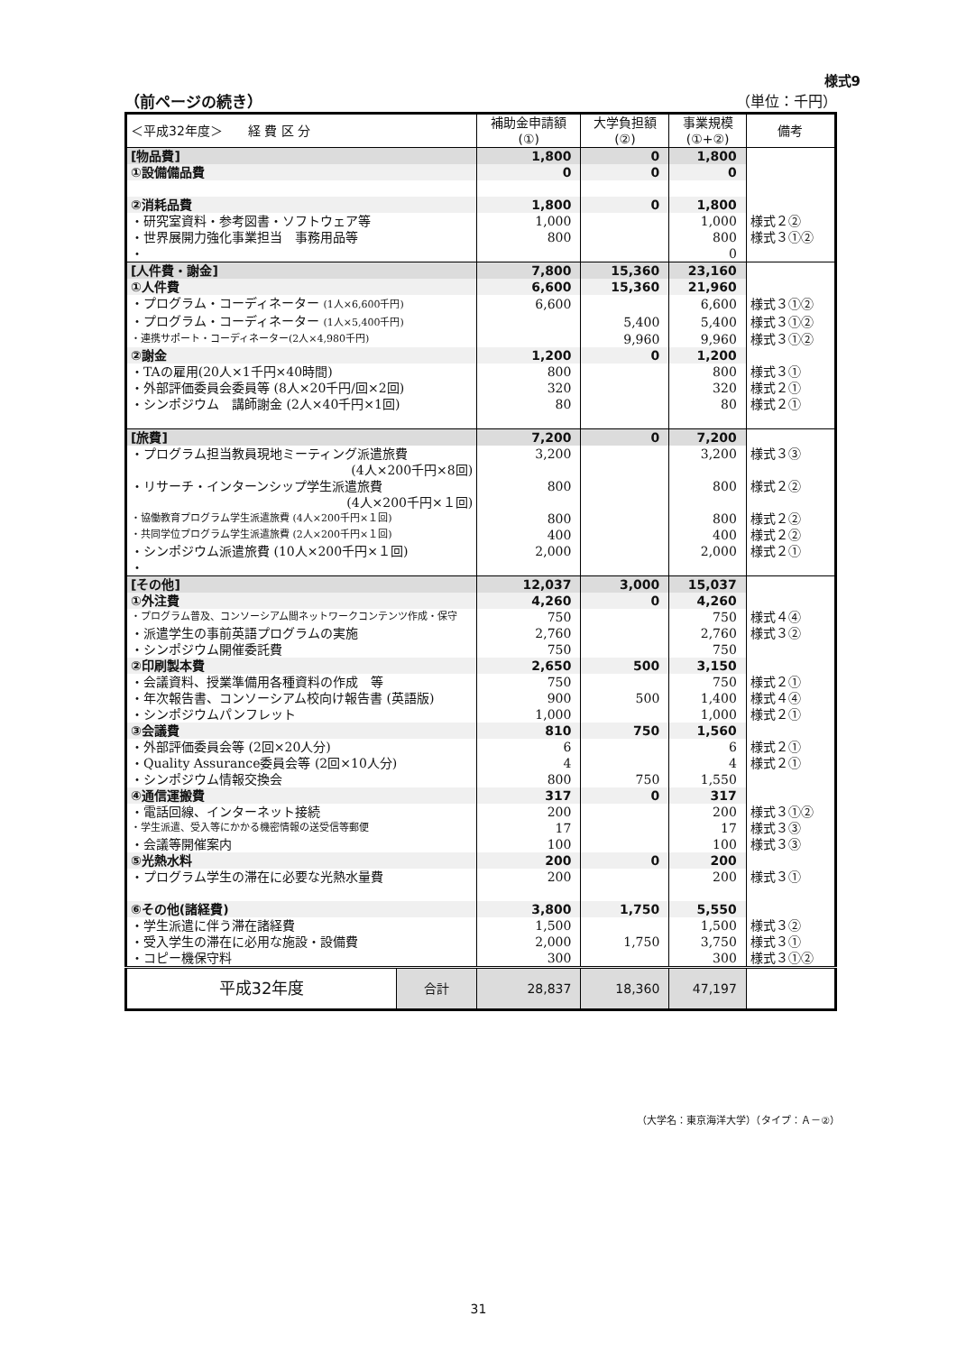様式9
（前ページの続き） （単位：千円）
| ＜平成32年度＞ 経 費 区 分 | | 補助金申請額 (①) | 大学負担額 (②) | 事業規模 (①+②) | 備考 |
| --- | --- | --- | --- | --- | --- |
| [物品費] | | 1,800 | 0 | 1,800 | |
| ①設備備品費 | | 0 | 0 | 0 | |
| ②消耗品費 | | 1,800 | 0 | 1,800 | |
| ・研究室資料・参考図書・ソフトウェア等 | | 1,000 | | 1,000 | 様式２② |
| ・世界展開力強化事業担当 事務用品等 | | 800 | | 800 | 様式３①② |
| ・ | | | | 0 | |
| [人件費・謝金] | | 7,800 | 15,360 | 23,160 | |
| ①人件費 | | 6,600 | 15,360 | 21,960 | |
| ・プログラム・コーディネーター (1人×6,600千円) | | 6,600 | | 6,600 | 様式３①② |
| ・プログラム・コーディネーター (1人×5,400千円) | | | 5,400 | 5,400 | 様式３①② |
| ・連携サポート・コーディネーター(2人×4,980千円) | | | 9,960 | 9,960 | 様式３①② |
| ②謝金 | | 1,200 | 0 | 1,200 | |
| ・TAの雇用(20人×1千円×40時間) | | 800 | | 800 | 様式３① |
| ・外部評価委員会委員等 (8人×20千円/回×2回) | | 320 | | 320 | 様式２① |
| ・シンポジウム 講師謝金 (2人×40千円×1回) | | 80 | | 80 | 様式２① |
| [旅費] | | 7,200 | 0 | 7,200 | |
| ・プログラム担当教員現地ミーティング派遣旅費 (4人×200千円×8回) | | 3,200 | | 3,200 | 様式３③ |
| ・リサーチ・インターンシップ学生派遣旅費 (4人×200千円×１回) | | 800 | | 800 | 様式２② |
| ・協働教育プログラム学生派遣旅費 (4人×200千円×１回) | | 800 | | 800 | 様式２② |
| ・共同学位プログラム学生派遣旅費 (2人×200千円×１回) | | 400 | | 400 | 様式２② |
| ・シンポジウム派遣旅費 (10人×200千円×１回) | | 2,000 | | 2,000 | 様式２① |
| ・ | | | | | |
| [その他] | | 12,037 | 3,000 | 15,037 | |
| ①外注費 | | 4,260 | 0 | 4,260 | |
| ・プログラム普及、コンソーシアム間ネットワークコンテンツ作成・保守 | | 750 | | 750 | 様式４④ |
| ・派遣学生の事前英語プログラムの実施 | | 2,760 | | 2,760 | 様式３② |
| ・シンポジウム開催委託費 | | 750 | | 750 | |
| ②印刷製本費 | | 2,650 | 500 | 3,150 | |
| ・会議資料、授業準備用各種資料の作成 等 | | 750 | | 750 | 様式２① |
| ・年次報告書、コンソーシアム校向け報告書 (英語版) | | 900 | 500 | 1,400 | 様式４④ |
| ・シンポジウムパンフレット | | 1,000 | | 1,000 | 様式２① |
| ③会議費 | | 810 | 750 | 1,560 | |
| ・外部評価委員会等 (2回×20人分) | | 6 | | 6 | 様式２① |
| ・Quality Assurance委員会等 (2回×10人分) | | 4 | | 4 | 様式２① |
| ・シンポジウム情報交換会 | | 800 | 750 | 1,550 | |
| ④通信運搬費 | | 317 | 0 | 317 | |
| ・電話回線、インターネット接続 | | 200 | | 200 | 様式３①② |
| ・学生派遣、受入等にかかる機密情報の送受信等郵便 | | 17 | | 17 | 様式３③ |
| ・会議等開催案内 | | 100 | | 100 | 様式３③ |
| ⑤光熱水料 | | 200 | 0 | 200 | |
| ・プログラム学生の滞在に必要な光熱水量費 | | 200 | | 200 | 様式３① |
| ⑥その他(諸経費) | | 3,800 | 1,750 | 5,550 | |
| ・学生派遣に伴う滞在諸経費 | | 1,500 | | 1,500 | 様式３② |
| ・受入学生の滞在に必用な施設・設備費 | | 2,000 | 1,750 | 3,750 | 様式３① |
| ・コピー機保守料 | | 300 | | 300 | 様式３①② |
| 平成32年度 | 合計 | 28,837 | 18,360 | 47,197 | |
（大学名：東京海洋大学）（タイプ：Ａ－②）
31